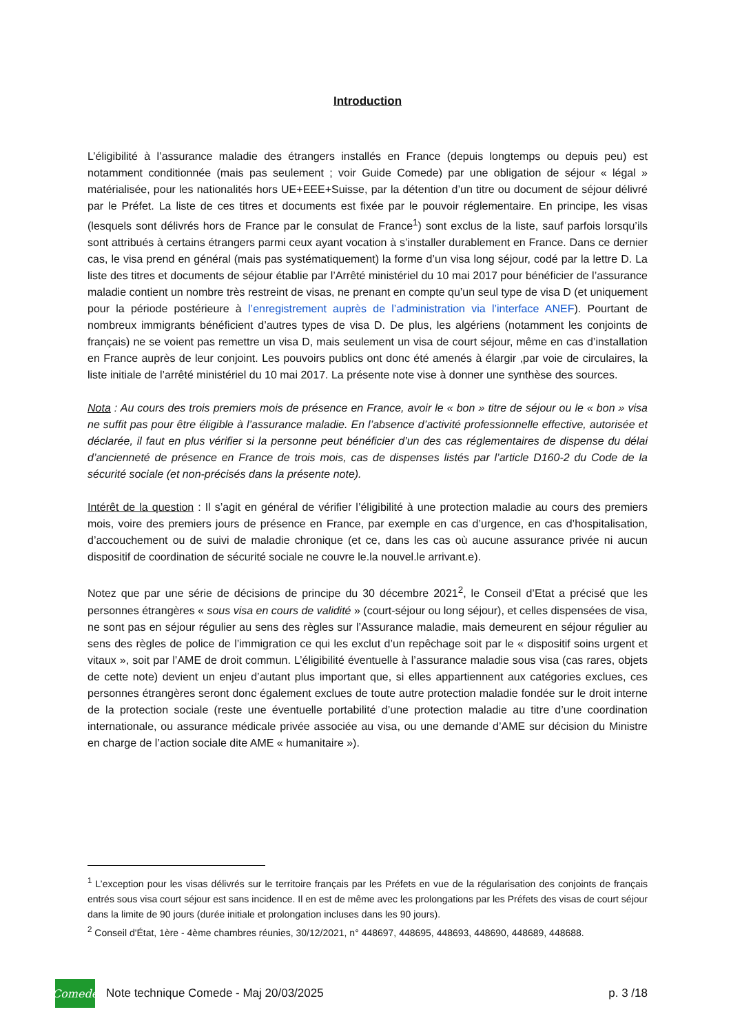Introduction
L’éligibilité à l’assurance maladie des étrangers installés en France (depuis longtemps ou depuis peu) est notamment conditionnée (mais pas seulement ; voir Guide Comede) par une obligation de séjour « légal » matérialisée, pour les nationalités hors UE+EEE+Suisse, par la détention d’un titre ou document de séjour délivré par le Préfet. La liste de ces titres et documents est fixée par le pouvoir réglementaire. En principe, les visas (lesquels sont délivrés hors de France par le consulat de France<sup>1</sup>) sont exclus de la liste, sauf parfois lorsqu’ils sont attribués à certains étrangers parmi ceux ayant vocation à s’installer durablement en France. Dans ce dernier cas, le visa prend en général (mais pas systématiquement) la forme d’un visa long séjour, codé par la lettre D. La liste des titres et documents de séjour établie par l’Arrêté ministériel du 10 mai 2017 pour bénéficier de l’assurance maladie contient un nombre très restreint de visas, ne prenant en compte qu’un seul type de visa D (et uniquement pour la période postérieure à l’enregistrement auprès de l’administration via l’interface ANEF). Pourtant de nombreux immigrants bénéficient d’autres types de visa D. De plus, les algériens (notamment les conjoints de français) ne se voient pas remettre un visa D, mais seulement un visa de court séjour, même en cas d’installation en France auprès de leur conjoint. Les pouvoirs publics ont donc été amenés à élargir ,par voie de circulaires, la liste initiale de l’arrêté ministériel du 10 mai 2017. La présente note vise à donner une synthèse des sources.
Nota : Au cours des trois premiers mois de présence en France, avoir le « bon » titre de séjour ou le « bon » visa ne suffit pas pour être éligible à l’assurance maladie. En l’absence d’activité professionnelle effective, autorisée et déclarée, il faut en plus vérifier si la personne peut bénéficier d’un des cas réglementaires de dispense du délai d’ancienneté de présence en France de trois mois, cas de dispenses listés par l’article D160-2 du Code de la sécurité sociale (et non-précisés dans la présente note).
Intérêt de la question : Il s’agit en général de vérifier l’éligibilité à une protection maladie au cours des premiers mois, voire des premiers jours de présence en France, par exemple en cas d’urgence, en cas d’hospitalisation, d’accouchement ou de suivi de maladie chronique (et ce, dans les cas où aucune assurance privée ni aucun dispositif de coordination de sécurité sociale ne couvre le.la nouvel.le arrivant.e).
Notez que par une série de décisions de principe du 30 décembre 2021<sup>2</sup>, le Conseil d’Etat a précisé que les personnes étrangères « sous visa en cours de validité » (court-séjour ou long séjour), et celles dispensées de visa, ne sont pas en séjour régulier au sens des règles sur l’Assurance maladie, mais demeurent en séjour régulier au sens des règles de police de l’immigration ce qui les exclut d’un repêchage soit par le « dispositif soins urgent et vitaux », soit par l’AME de droit commun. L’éligibilité éventuelle à l’assurance maladie sous visa (cas rares, objets de cette note) devient un enjeu d’autant plus important que, si elles appartiennent aux catégories exclues, ces personnes étrangères seront donc également exclues de toute autre protection maladie fondée sur le droit interne de la protection sociale (reste une éventuelle portabilité d’une protection maladie au titre d’une coordination internationale, ou assurance médicale privée associée au visa, ou une demande d’AME sur décision du Ministre en charge de l’action sociale dite AME « humanitaire »).
<sup>1</sup> L’exception pour les visas délivrés sur le territoire français par les Préfets en vue de la régularisation des conjoints de français entrés sous visa court séjour est sans incidence. Il en est de même avec les prolongations par les Préfets des visas de court séjour dans la limite de 90 jours (durée initiale et prolongation incluses dans les 90 jours).
<sup>2</sup> Conseil d'État, 1ère - 4ème chambres réunies, 30/12/2021, n° 448697, 448695, 448693, 448690, 448689, 448688.
Comede
Note technique Comede - Maj 20/03/2025 p. 3 /18